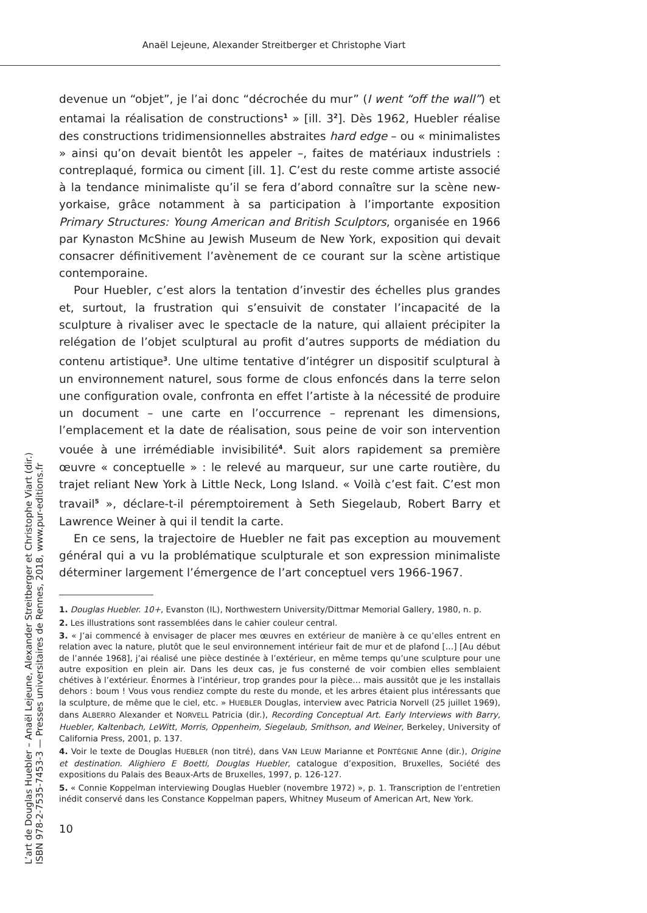Anaël Lejeune, Alexander Streitberger et Christophe Viart
devenue un “objet”, je l’ai donc “décrochée du mur” (I went “off the wall”) et entamai la réalisation de constructions<sup>1</sup> » [ill. 3<sup>2</sup>]. Dès 1962, Huebler réalise des constructions tridimensionnelles abstraites hard edge – ou « minimalistes » ainsi qu’on devait bientôt les appeler –, faites de matériaux industriels : contreplaqué, formica ou ciment [ill. 1]. C’est du reste comme artiste associé à la tendance minimaliste qu’il se fera d’abord connaître sur la scène new-yorkaise, grâce notamment à sa participation à l’importante exposition Primary Structures: Young American and British Sculptors, organisée en 1966 par Kynaston McShine au Jewish Museum de New York, exposition qui devait consacrer définitivement l’avènement de ce courant sur la scène artistique contemporaine.
Pour Huebler, c’est alors la tentation d’investir des échelles plus grandes et, surtout, la frustration qui s’ensuivit de constater l’incapacité de la sculpture à rivaliser avec le spectacle de la nature, qui allaient précipiter la relégation de l’objet sculptural au profit d’autres supports de médiation du contenu artistique<sup>3</sup>. Une ultime tentative d’intégrer un dispositif sculptural à un environnement naturel, sous forme de clous enfoncés dans la terre selon une configuration ovale, confronta en effet l’artiste à la nécessité de produire un document – une carte en l’occurrence – reprenant les dimensions, l’emplacement et la date de réalisation, sous peine de voir son intervention vouée à une irrémédiable invisibilité<sup>4</sup>. Suit alors rapidement sa première œuvre « conceptuelle » : le relevé au marqueur, sur une carte routière, du trajet reliant New York à Little Neck, Long Island. « Voilà c’est fait. C’est mon travail<sup>5</sup> », déclare-t-il péremptoirement à Seth Siegelaub, Robert Barry et Lawrence Weiner à qui il tendit la carte.
En ce sens, la trajectoire de Huebler ne fait pas exception au mouvement général qui a vu la problématique sculpturale et son expression minimaliste déterminer largement l’émergence de l’art conceptuel vers 1966-1967.
1. Douglas Huebler. 10+, Evanston (IL), Northwestern University/Dittmar Memorial Gallery, 1980, n. p.
2. Les illustrations sont rassemblées dans le cahier couleur central.
3. « J’ai commencé à envisager de placer mes œuvres en extérieur de manière à ce qu’elles entrent en relation avec la nature, plutôt que le seul environnement intérieur fait de mur et de plafond […] [Au début de l’année 1968], j’ai réalisé une pièce destinée à l’extérieur, en même temps qu’une sculpture pour une autre exposition en plein air. Dans les deux cas, je fus consterné de voir combien elles semblaient chétives à l’extérieur. Énormes à l’intérieur, trop grandes pour la pièce… mais aussitôt que je les installais dehors : boum ! Vous vous rendiez compte du reste du monde, et les arbres étaient plus intéressants que la sculpture, de même que le ciel, etc. » HUEBLER Douglas, interview avec Patricia Norvell (25 juillet 1969), dans ALBERRO Alexander et NORVELL Patricia (dir.), Recording Conceptual Art. Early Interviews with Barry, Huebler, Kaltenbach, LeWitt, Morris, Oppenheim, Siegelaub, Smithson, and Weiner, Berkeley, University of California Press, 2001, p. 137.
4. Voir le texte de Douglas HUEBLER (non titré), dans VAN LEUW Marianne et PONTÉGNIE Anne (dir.), Origine et destination. Alighiero E Boetti, Douglas Huebler, catalogue d’exposition, Bruxelles, Société des expositions du Palais des Beaux-Arts de Bruxelles, 1997, p. 126-127.
5. « Connie Koppelman interviewing Douglas Huebler (novembre 1972) », p. 1. Transcription de l’entretien inédit conservé dans les Constance Koppelman papers, Whitney Museum of American Art, New York.
10
L’art de Douglas Huebler – Anaël Lejeune, Alexander Streitberger et Christophe Viart (dir.)
ISBN 978-2-7535-7453-3 — Presses universitaires de Rennes, 2018, www.pur-editions.fr